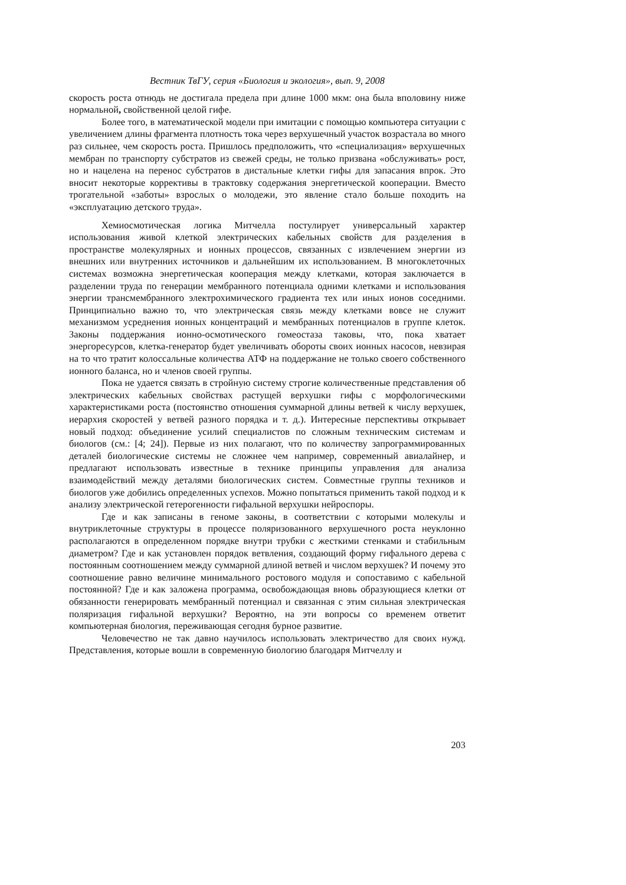Вестник ТвГУ, серия «Биология и экология», вып. 9, 2008
скорость роста отнюдь не достигала предела при длине 1000 мкм: она была вполовину ниже нормальной, свойственной целой гифе.
Более того, в математической модели при имитации с помощью компьютера ситуации с увеличением длины фрагмента плотность тока через верхушечный участок возрастала во много раз сильнее, чем скорость роста. Пришлось предположить, что «специализация» верхушечных мембран по транспорту субстратов из свежей среды, не только призвана «обслуживать» рост, но и нацелена на перенос субстратов в дистальные клетки гифы для запасания впрок. Это вносит некоторые коррективы в трактовку содержания энергетической кооперации. Вместо трогательной «заботы» взрослых о молодежи, это явление стало больше походить на «эксплуатацию детского труда».
Хемиосмотическая логика Митчелла постулирует универсальный характер использования живой клеткой электрических кабельных свойств для разделения в пространстве молекулярных и ионных процессов, связанных с извлечением энергии из внешних или внутренних источников и дальнейшим их использованием. В многоклеточных системах возможна энергетическая кооперация между клетками, которая заключается в разделении труда по генерации мембранного потенциала одними клетками и использования энергии трансмембранного электрохимического градиента тех или иных ионов соседними. Принципиально важно то, что электрическая связь между клетками вовсе не служит механизмом усреднения ионных концентраций и мембранных потенциалов в группе клеток. Законы поддержания ионно-осмотического гомеостаза таковы, что, пока хватает энергоресурсов, клетка-генератор будет увеличивать обороты своих ионных насосов, невзирая на то что тратит колоссальные количества АТФ на поддержание не только своего собственного ионного баланса, но и членов своей группы.
Пока не удается связать в стройную систему строгие количественные представления об электрических кабельных свойствах растущей верхушки гифы с морфологическими характеристиками роста (постоянство отношения суммарной длины ветвей к числу верхушек, иерархия скоростей у ветвей разного порядка и т. д.). Интересные перспективы открывает новый подход: объединение усилий специалистов по сложным техническим системам и биологов (см.: [4; 24]). Первые из них полагают, что по количеству запрограммированных деталей биологические системы не сложнее чем например, современный авиалайнер, и предлагают использовать известные в технике принципы управления для анализа взаимодействий между деталями биологических систем. Совместные группы техников и биологов уже добились определенных успехов. Можно попытаться применить такой подход и к анализу электрической гетерогенности гифальной верхушки нейроспоры.
Где и как записаны в геноме законы, в соответствии с которыми молекулы и внутриклеточные структуры в процессе поляризованного верхушечного роста неуклонно располагаются в определенном порядке внутри трубки с жесткими стенками и стабильным диаметром? Где и как установлен порядок ветвления, создающий форму гифального дерева с постоянным соотношением между суммарной длиной ветвей и числом верхушек? И почему это соотношение равно величине минимального ростового модуля и сопоставимо с кабельной постоянной? Где и как заложена программа, освобождающая вновь образующиеся клетки от обязанности генерировать мембранный потенциал и связанная с этим сильная электрическая поляризация гифальной верхушки? Вероятно, на эти вопросы со временем ответит компьютерная биология, переживающая сегодня бурное развитие.
Человечество не так давно научилось использовать электричество для своих нужд. Представления, которые вошли в современную биологию благодаря Митчеллу и
203